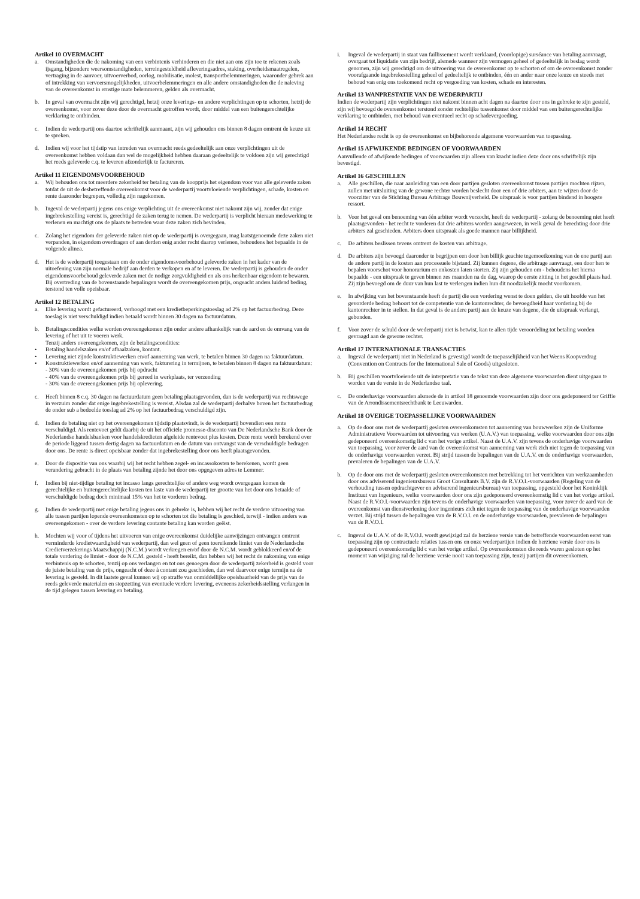Artikel 10 OVERMACHT
a. Omstandigheden die de nakoming van een verbintenis verhinderen en die niet aan ons zijn toe te rekenen zoals ijsgang, bijzondere weersomstandigheden, terreingesteldheid afleveringsadres, staking, overheidsmaatregelen, vertraging in de aanvoer, uitvoerverbod, oorlog, mobilisatie, molest, transportbelemmeringen, waaronder gebrek aan of intrekking van vervoersmogelijkheden, uitvoerbelemmeringen en alle andere omstandigheden die de naleving van de overeenkomst in ernstige mate belemmeren, gelden als overmacht.
b. In geval van overmacht zijn wij gerechtigd, hetzij onze leverings- en andere verplichtingen op te schorten, hetzij de overeenkomst, voor zover deze door de overmacht getroffen wordt, door middel van een buitengerechtelijke verklaring te ontbinden.
c. Indien de wederpartij ons daartoe schriftelijk aanmaant, zijn wij gehouden ons binnen 8 dagen omtrent de keuze uit te spreken.
d. Indien wij voor het tijdstip van intreden van overmacht reeds gedeeltelijk aan onze verplichtingen uit de overeenkomst hebben voldaan dan wel de mogelijkheid hebben daaraan gedeeltelijk te voldoen zijn wij gerechtigd het reeds geleverde c.q. te leveren afzonderlijk te factureren.
Artikel 11 EIGENDOMSVOORBEHOUD
a. Wij behouden ons tot meerdere zekerheid ter betaling van de koopprijs het eigendom voor van alle geleverde zaken totdat de uit de desbetreffende overeenkomst voor de wederpartij voortvloeiende verplichtingen, schade, kosten en rente daaronder begrepen, volledig zijn nagekomen.
b. Ingeval de wederpartij jegens ons enige verplichting uit de overeenkomst niet nakomt zijn wij, zonder dat enige ingebrekestelling vereist is, gerechtigd de zaken terug te nemen. De wederpartij is verplicht hieraan medewerking te verlenen en machtigt ons de plaats te betreden waar deze zaken zich bevinden.
c. Zolang het eigendom der geleverde zaken niet op de wederpartij is overgegaan, mag laatstgenoemde deze zaken niet verpanden, in eigendom overdragen of aan derden enig ander recht daarop verlenen, behoudens het bepaalde in de volgende alinea.
d. Het is de wederpartij toegestaan om de onder eigendomsvoorbehoud geleverde zaken in het kader van de uitoefening van zijn normale bedrijf aan derden te verkopen en af te leveren. De wederpartij is gehouden de onder eigendomsvoorbehoud geleverde zaken met de nodige zorgvuldigheid en als ons herkenbaar eigendom te bewaren. Bij overtreding van de bovenstaande bepalingen wordt de overeengekomen prijs, ongeacht anders luidend beding, terstond ten volle opeisbaar.
Artikel 12 BETALING
a. Elke levering wordt gefactureerd, verhoogd met een kredietbeperkingstoeslag ad 2% op het factuurbedrag. Deze toeslag is niet verschuldigd indien betaald wordt binnen 30 dagen na factuurdatum.
b. Betalingscondities welke worden overeengekomen zijn onder andere afhankelijk van de aard en de omvang van de levering of het uit te voeren werk.
Tenzij anders overeengekomen, zijn de betalingscondities:
• Betaling handelszaken en/of afhaalzaken, kontant.
• Levering niet zijnde konstruktiewerken en/of aanneming van werk, te betalen binnen 30 dagen na faktuurdatum.
• Konstruktiewerken en/of aanneming van werk, fakturering in termijnen, te betalen binnen 8 dagen na faktuurdatum:
- 30% van de overeengekomen prijs bij opdracht
- 40% van de overeengekomen prijs bij gereed in werkplaats, ter verzending
- 30% van de overeengekomen prijs bij oplevering.
c. Heeft binnen 8 c.q. 30 dagen na factuurdatum geen betaling plaatsgevonden, dan is de wederpartij van rechtswege in verzuim zonder dat enige ingebrekestelling is vereist. Alsdan zal de wederpartij derhalve boven het factuurbedrag de onder sub a bedoelde toeslag ad 2% op het factuurbedrag verschuldigd zijn.
d. Indien de betaling niet op het overeengekomen tijdstip plaatsvindt, is de wederpartij bovendien een rente verschuldigd. Als rentevoet geldt daarbij de uit het officiële promesse-disconto van De Nederlandsche Bank door de Nederlandse handelsbanken voor handelskredieten afgeleide rentevoet plus kosten. Deze rente wordt berekend over de periode liggend tussen dertig dagen na factuurdatum en de datum van ontvangst van de verschuldigde bedragen door ons. De rente is direct opeisbaar zonder dat ingebrekestelling door ons heeft plaatsgevonden.
e. Door de dispositie van ons waarbij wij het recht hebben zegel- en incassokosten te berekenen, wordt geen verandering gebracht in de plaats van betaling zijnde het door ons opgegeven adres te Lemmer.
f. Indien bij niet-tijdige betaling tot incasso langs gerechtelijke of andere weg wordt overgegaan komen de gerechtelijke en buitengerechtelijke kosten ten laste van de wederpartij ter grootte van het door ons betaalde of verschuldigde bedrag doch minimaal 15% van het te vorderen bedrag.
g. Indien de wederpartij met enige betaling jegens ons in gebreke is, hebben wij het recht de verdere uitvoering van alle tussen partijen lopende overeenkomsten op te schorten tot die betaling is geschied, terwijl - indien anders was overeengekomen - over de verdere levering contante betaling kan worden geëist.
h. Mochten wij voor of tijdens het uitvoeren van enige overeenkomst duidelijke aanwijzingen ontvangen omtrent verminderde kredietwaardigheid van wederpartij, dan wel geen of geen toereikende limiet van de Nederlandsche Credietverzekerings Maatschappij (N.C.M.) wordt verkregen en/of door de N.C.M. wordt geblokkeerd en/of de totale vordering de limiet - door de N.C.M. gesteld - heeft bereikt, dan hebben wij het recht de nakoming van enige verbintenis op te schorten, tenzij op ons verlangen en tot ons genoegen door de wederpartij zekerheid is gesteld voor de juiste betaling van de prijs, ongeacht of deze à contant zou geschieden, dan wel daarvoor enige termijn na de levering is gesteld. In dit laatste geval kunnen wij op straffe van onmiddellijke opeisbaarheid van de prijs van de reeds geleverde materialen en stopzetting van eventuele verdere levering, eveneens zekerheidsstelling verlangen in de tijd gelegen tussen levering en betaling.
i. Ingeval de wederpartij in staat van faillissement wordt verklaard, (voorlopige) surséance van betaling aanvraagt, overgaat tot liquidatie van zijn bedrijf, alsmede wanneer zijn vermogen geheel of gedeeltelijk in beslag wordt genomen, zijn wij gerechtigd om de uitvoering van de overeenkomst op te schorten of om de overeenkomst zonder voorafgaande ingebrekestelling geheel of gedeeltelijk te ontbinden, één en ander naar onze keuze en steeds met behoud van enig ons toekomend recht op vergoeding van kosten, schade en interesten.
Artikel 13 WANPRESTATIE VAN DE WEDERPARTIJ
Indien de wederpartij zijn verplichtingen niet nakomt binnen acht dagen na daartoe door ons in gebreke te zijn gesteld, zijn wij bevoegd de overeenkomst terstond zonder rechtelijke tussenkomst door middel van een buitengerechtelijke verklaring te ontbinden, met behoud van eventueel recht op schadevergoeding.
Artikel 14 RECHT
Het Nederlandse recht is op de overeenkomst en bijbehorende algemene voorwaarden van toepassing.
Artikel 15 AFWIJKENDE BEDINGEN OF VOORWAARDEN
Aanvullende of afwijkende bedingen of voorwaarden zijn alleen van kracht indien deze door ons schriftelijk zijn bevestigd.
Artikel 16 GESCHILLEN
a. Alle geschillen, die naar aanleiding van een door partijen gesloten overeenkomst tussen partijen mochten rijzen, zullen met uitsluiting van de gewone rechter worden beslecht door een of drie arbiters, aan te wijzen door de voorzitter van de Stichting Bureau Arbitrage Bouwnijverheid. De uitspraak is voor partijen bindend in hoogste ressort.
b. Voor het geval om benoeming van één arbiter wordt verzocht, heeft de wederpartij - zolang de benoeming niet heeft plaatsgevonden - het recht te vorderen dat drie arbiters worden aangewezen, in welk geval de berechting door drie arbiters zal geschieden. Arbiters doen uitspraak als goede mannen naar billijkheid.
c. De arbiters beslissen tevens omtrent de kosten van arbitrage.
d. De arbiters zijn bevoegd daaronder te begrijpen een door hen billijk geachte tegemoetkoming van de ene partij aan de andere partij in de kosten aan processuele bijstand. Zij kunnen degene, die arbitrage aanvraagt, een door hen te bepalen voorschot voor honorarium en onkosten laten storten. Zij zijn gehouden om - behoudens het hierna bepaalde - een uitspraak te geven binnen zes maanden na de dag, waarop de eerste zitting in het geschil plaats had. Zij zijn bevoegd om de duur van hun last te verlengen indien hun dit noodzakelijk mocht voorkomen.
e. In afwijking van het bovenstaande heeft de partij die een vordering wenst te doen gelden, die uit hoofde van het gevorderde bedrag behoort tot de competentie van de kantonrechter, de bevoegdheid haar vordering bij de kantonrechter in te stellen. In dat geval is de andere partij aan de keuze van degene, die de uitspraak verlangt, gebonden.
f. Voor zover de schuld door de wederpartij niet is betwist, kan te allen tijde veroordeling tot betaling worden gevraagd aan de gewone rechter.
Artikel 17 INTERNATIONALE TRANSACTIES
a. Ingeval de wederpartij niet in Nederland is gevestigd wordt de toepasselijkheid van het Weens Koopverdrag (Convention on Contracts for the International Sale of Goods) uitgesloten.
b. Bij geschillen voortvloeiende uit de interpretatie van de tekst van deze algemene voorwaarden dient uitgegaan te worden van de versie in de Nederlandse taal.
c. De onderhavige voorwaarden alsmede de in artikel 18 genoemde voorwaarden zijn door ons gedeponeerd ter Griffie van de Arrondissementsrechtbank te Leeuwarden.
Artikel 18 OVERIGE TOEPASSELIJKE VOORWAARDEN
a. Op de door ons met de wederpartij gesloten overeenkomsten tot aanneming van bouwwerken zijn de Uniforme Administratieve Voorwaarden tot uitvoering van werken (U.A.V.) van toepassing, welke voorwaarden door ons zijn gedeponeerd overeenkomstig lid c van het vorige artikel. Naast de U.A.V. zijn tevens de onderhavige voorwaarden van toepassing, voor zover de aard van de overeenkomst van aanneming van werk zich niet tegen de toepassing van de onderhavige voorwaarden verzet. Bij strijd tussen de bepalingen van de U.A.V. en de onderhavige voorwaarden, prevaleren de bepalingen van de U.A.V.
b. Op de door ons met de wederpartij gesloten overeenkomsten met betrekking tot het verrichten van werkzaamheden door ons adviserend ingenieursbureau Groot Consultants B.V. zijn de R.V.O.I.-voorwaarden (Regeling van de verhouding tussen opdrachtgever en adviserend ingenieursbureau) van toepassing, opgesteld door het Koninklijk Instituut van Ingenieurs, welke voorwaarden door ons zijn gedeponeerd overeenkomstig lid c van het vorige artikel. Naast de R.V.O.I.-voorwaarden zijn tevens de onderhavige voorwaarden van toepassing, voor zover de aard van de overeenkomst van dienstverlening door ingenieurs zich niet tegen de toepassing van de onderhavige voorwaarden verzet. Bij strijd tussen de bepalingen van de R.V.O.I. en de onderhavige voorwaarden, prevaleren de bepalingen van de R.V.O.I.
c. Ingeval de U.A.V. of de R.V.O.I. wordt gewijzigd zal de herziene versie van de betreffende voorwaarden eerst van toepassing zijn op contractuele relaties tussen ons en onze wederpartijen indien de herziene versie door ons is gedeponeerd overeenkomstig lid c van het vorige artikel. Op overeenkomsten die reeds waren gesloten op het moment van wijziging zal de herziene versie nooit van toepassing zijn, tenzij partijen dit overeenkomen.